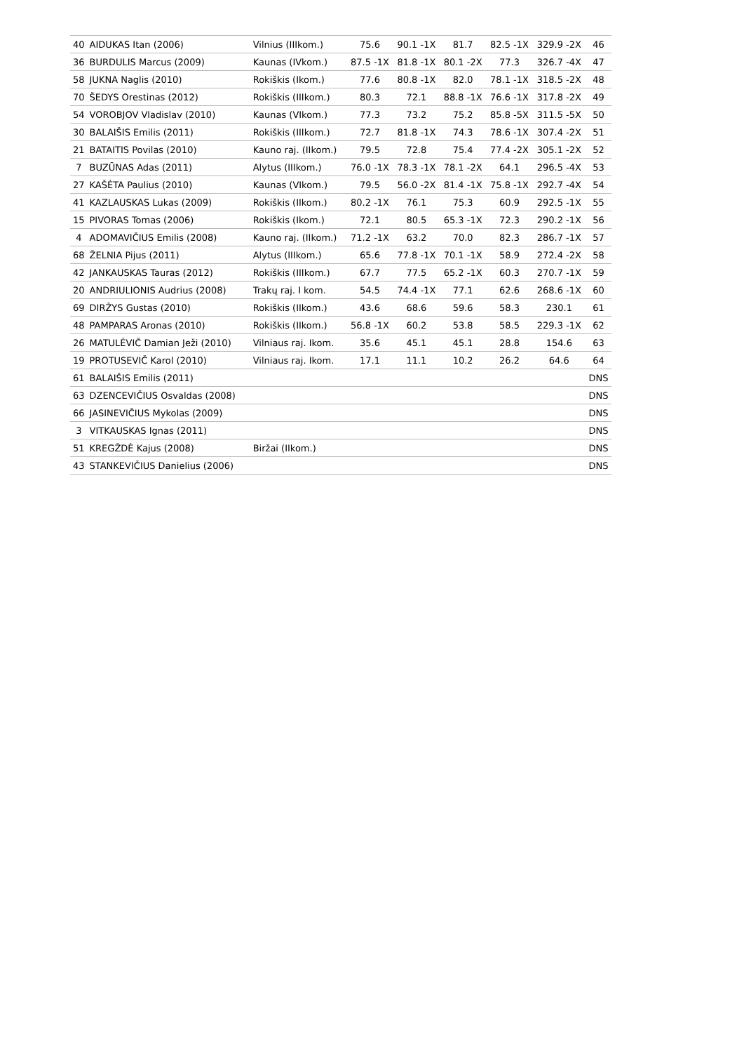| 40 | AIDUKAS Itan (2006) | Vilnius (IIIkom.) | 75.6 | 90.1 -1X | 81.7 | 82.5 -1X | 329.9 -2X | 46 |
| 36 | BURDULIS Marcus (2009) | Kaunas (IVkom.) | 87.5 -1X | 81.8 -1X | 80.1 -2X | 77.3 | 326.7 -4X | 47 |
| 58 | JUKNA Naglis (2010) | Rokiškis (Ikom.) | 77.6 | 80.8 -1X | 82.0 | 78.1 -1X | 318.5 -2X | 48 |
| 70 | ŠEDYS Orestinas (2012) | Rokiškis (IIIkom.) | 80.3 | 72.1 | 88.8 -1X | 76.6 -1X | 317.8 -2X | 49 |
| 54 | VOROBJOV Vladislav (2010) | Kaunas (VIkom.) | 77.3 | 73.2 | 75.2 | 85.8 -5X | 311.5 -5X | 50 |
| 30 | BALAIŠIS Emilis (2011) | Rokiškis (IIIkom.) | 72.7 | 81.8 -1X | 74.3 | 78.6 -1X | 307.4 -2X | 51 |
| 21 | BATAITIS Povilas (2010) | Kauno raj. (IIkom.) | 79.5 | 72.8 | 75.4 | 77.4 -2X | 305.1 -2X | 52 |
| 7 | BUZŪNAS Adas (2011) | Alytus (IIIkom.) | 76.0 -1X | 78.3 -1X | 78.1 -2X | 64.1 | 296.5 -4X | 53 |
| 27 | KAŠĖTA Paulius (2010) | Kaunas (VIkom.) | 79.5 | 56.0 -2X | 81.4 -1X | 75.8 -1X | 292.7 -4X | 54 |
| 41 | KAZLAUSKAS Lukas (2009) | Rokiškis (IIkom.) | 80.2 -1X | 76.1 | 75.3 | 60.9 | 292.5 -1X | 55 |
| 15 | PIVORAS Tomas (2006) | Rokiškis (Ikom.) | 72.1 | 80.5 | 65.3 -1X | 72.3 | 290.2 -1X | 56 |
| 4 | ADOMAVIČIUS Emilis (2008) | Kauno raj. (IIkom.) | 71.2 -1X | 63.2 | 70.0 | 82.3 | 286.7 -1X | 57 |
| 68 | ŽELNIA Pijus (2011) | Alytus (IIIkom.) | 65.6 | 77.8 -1X | 70.1 -1X | 58.9 | 272.4 -2X | 58 |
| 42 | JANKAUSKAS Tauras (2012) | Rokiškis (IIIkom.) | 67.7 | 77.5 | 65.2 -1X | 60.3 | 270.7 -1X | 59 |
| 20 | ANDRIULIONIS Audrius (2008) | Trakų raj. I kom. | 54.5 | 74.4 -1X | 77.1 | 62.6 | 268.6 -1X | 60 |
| 69 | DIRŽYS Gustas (2010) | Rokiškis (IIkom.) | 43.6 | 68.6 | 59.6 | 58.3 | 230.1 | 61 |
| 48 | PAMPARAS Aronas (2010) | Rokiškis (IIkom.) | 56.8 -1X | 60.2 | 53.8 | 58.5 | 229.3 -1X | 62 |
| 26 | MATULĖVIČ Damian Ježi (2010) | Vilniaus raj. Ikom. | 35.6 | 45.1 | 45.1 | 28.8 | 154.6 | 63 |
| 19 | PROTUSEVIČ Karol (2010) | Vilniaus raj. Ikom. | 17.1 | 11.1 | 10.2 | 26.2 | 64.6 | 64 |
| 61 | BALAIŠIS Emilis (2011) | | | | | | | DNS |
| 63 | DZENCEVIČIUS Osvaldas (2008) | | | | | | | DNS |
| 66 | JASINEVIČIUS Mykolas (2009) | | | | | | | DNS |
| 3 | VITKAUSKAS Ignas (2011) | | | | | | | DNS |
| 51 | KREGŽDĖ Kajus (2008) | Biržai (IIkom.) | | | | | | DNS |
| 43 | STANKEVIČIUS Danielius (2006) | | | | | | | DNS |